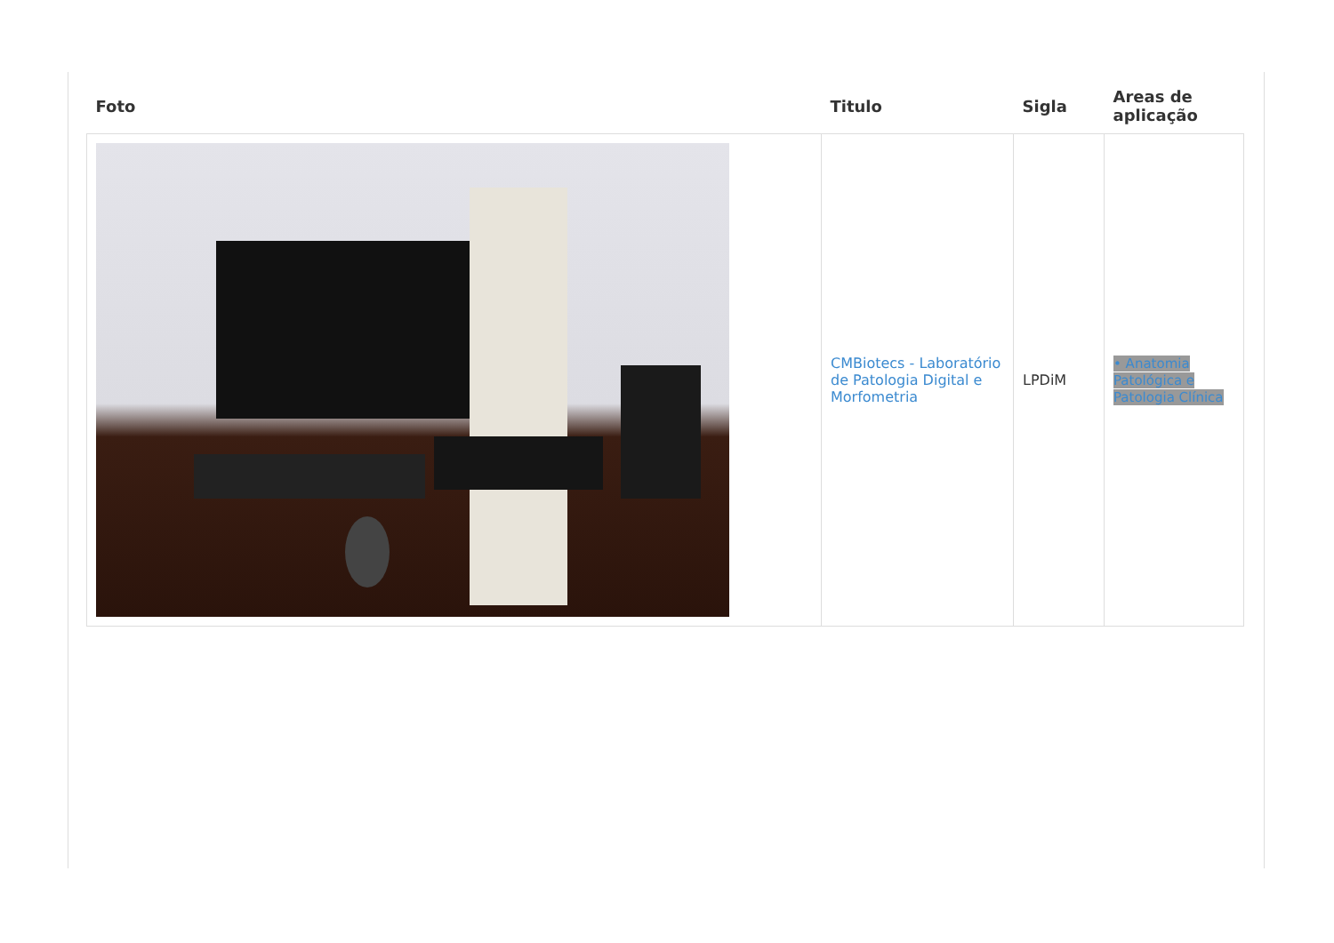| Foto | Titulo | Sigla | Areas de aplicação |
| --- | --- | --- | --- |
| | CMBiotecs - Laboratório de Patologia Digital e Morfometria | LPDiM | • Anatomia Patológica e Patologia Clínica |